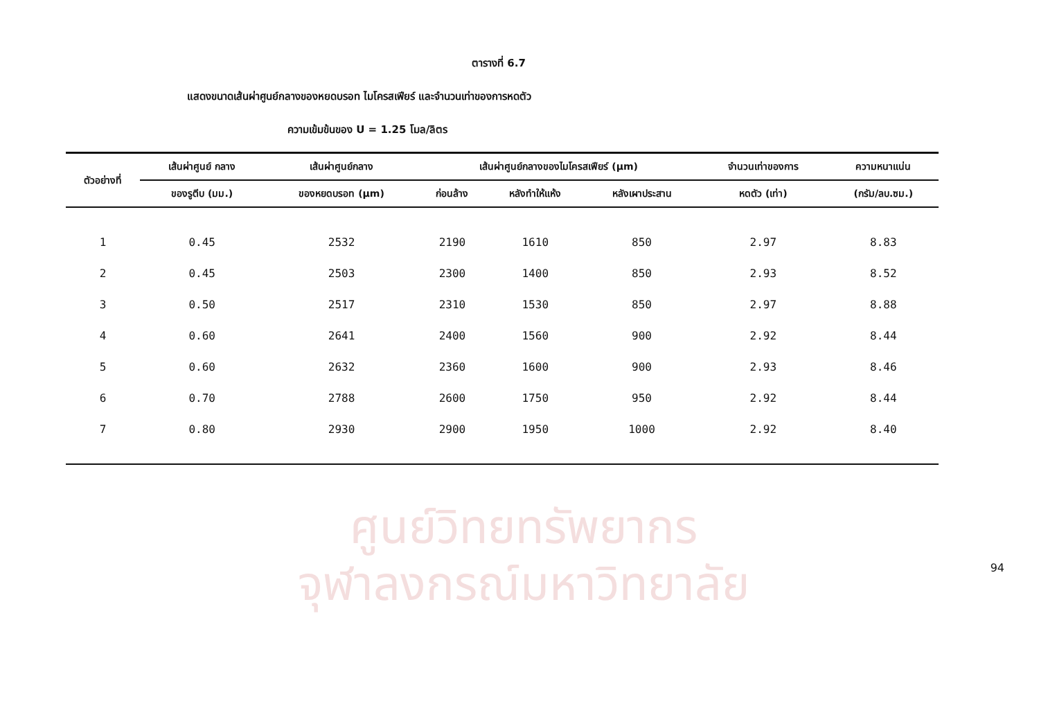ศูนย์วิทยทรัพยากร
จุฬาลงกรณ์มหาวิทยาลัย
ตารางที่ 6.7
แสดงขนาดเส้นผ่าศูนย์กลางของหยดบรอท ไมโครสเฟียร์ และจำนวนเท่าของการหดตัว
ความเข้มข้นของ U = 1.25 โมล/ลิตร
| ตัวอย่างที่ | เส้นผ่าศูนย์ กลาง | เส้นผ่าศูนย์กลาง | เส้นผ่าศูนย์กลางของไมโครสเฟียร์ (μm) | | | จำนวนเท่าของการ | ความหนาแน่น |
| --- | --- | --- | --- | --- | --- | --- | --- |
| | ของรูตีบ (มม.) | ของหยดบรอท (μm) | ก่อนล้าง | หลังทำให้แห้ง | หลังเผาประสาน | หดตัว (เท่า) | (กรัม/ลบ.ซม.) |
| 1 | 0.45 | 2532 | 2190 | 1610 | 850 | 2.97 | 8.83 |
| 2 | 0.45 | 2503 | 2300 | 1400 | 850 | 2.93 | 8.52 |
| 3 | 0.50 | 2517 | 2310 | 1530 | 850 | 2.97 | 8.88 |
| 4 | 0.60 | 2641 | 2400 | 1560 | 900 | 2.92 | 8.44 |
| 5 | 0.60 | 2632 | 2360 | 1600 | 900 | 2.93 | 8.46 |
| 6 | 0.70 | 2788 | 2600 | 1750 | 950 | 2.92 | 8.44 |
| 7 | 0.80 | 2930 | 2900 | 1950 | 1000 | 2.92 | 8.40 |
94